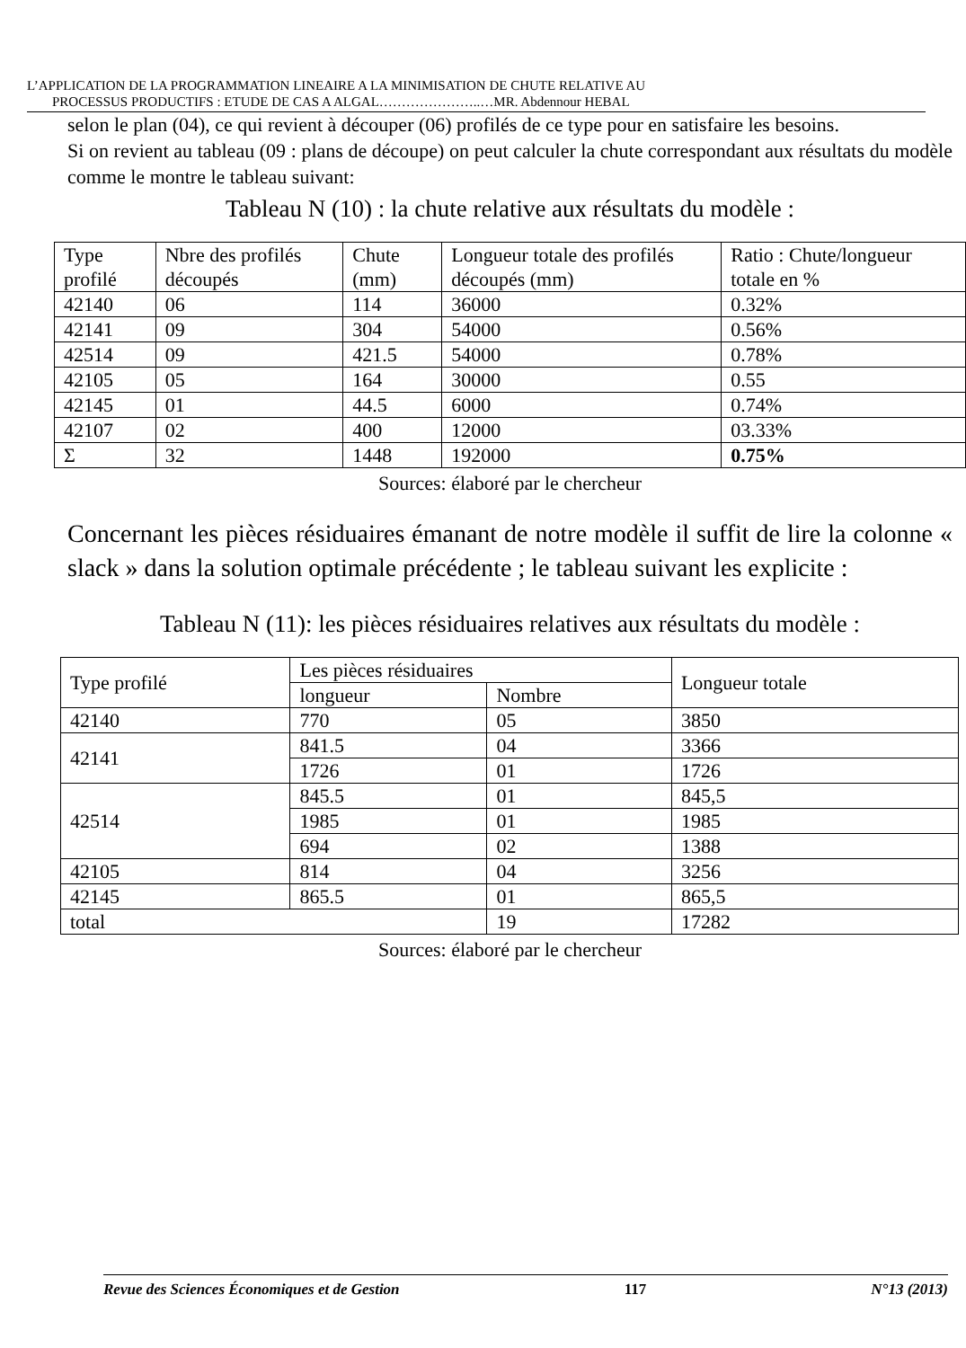L’APPLICATION DE LA PROGRAMMATION LINEAIRE A LA MINIMISATION DE CHUTE RELATIVE AU
PROCESSUS PRODUCTIFS : ETUDE DE CAS A ALGAL…………………..…MR. Abdennour HEBAL
selon le plan (04), ce qui revient à découper (06) profilés de ce type pour en satisfaire les besoins.
Si on revient au tableau (09 : plans de découpe) on peut calculer la chute correspondant aux résultats du modèle comme le montre le tableau suivant:
Tableau N (10) : la chute relative aux résultats du modèle :
| Type profilé | Nbre des profilés découpés | Chute (mm) | Longueur totale des profilés découpés (mm) | Ratio : Chute/longueur totale en % |
| --- | --- | --- | --- | --- |
| 42140 | 06 | 114 | 36000 | 0.32% |
| 42141 | 09 | 304 | 54000 | 0.56% |
| 42514 | 09 | 421.5 | 54000 | 0.78% |
| 42105 | 05 | 164 | 30000 | 0.55 |
| 42145 | 01 | 44.5 | 6000 | 0.74% |
| 42107 | 02 | 400 | 12000 | 03.33% |
| Σ | 32 | 1448 | 192000 | 0.75% |
Sources: élaboré par le chercheur
Concernant les pièces résiduaires émanant de notre modèle il suffit de lire la colonne « slack » dans la solution optimale précédente ; le tableau suivant les explicite :
Tableau N (11): les pièces résiduaires relatives aux résultats du modèle :
| Type profilé | Les pièces résiduaires | | Longueur totale |
| --- | --- | --- | --- |
| | longueur | Nombre | |
| 42140 | 770 | 05 | 3850 |
| 42141 | 841.5 | 04 | 3366 |
| | 1726 | 01 | 1726 |
| 42514 | 845.5 | 01 | 845,5 |
| | 1985 | 01 | 1985 |
| | 694 | 02 | 1388 |
| 42105 | 814 | 04 | 3256 |
| 42145 | 865.5 | 01 | 865,5 |
| total | | 19 | 17282 |
Sources: élaboré par le chercheur
Revue des Sciences Économiques et de Gestion 117 N°13 (2013)